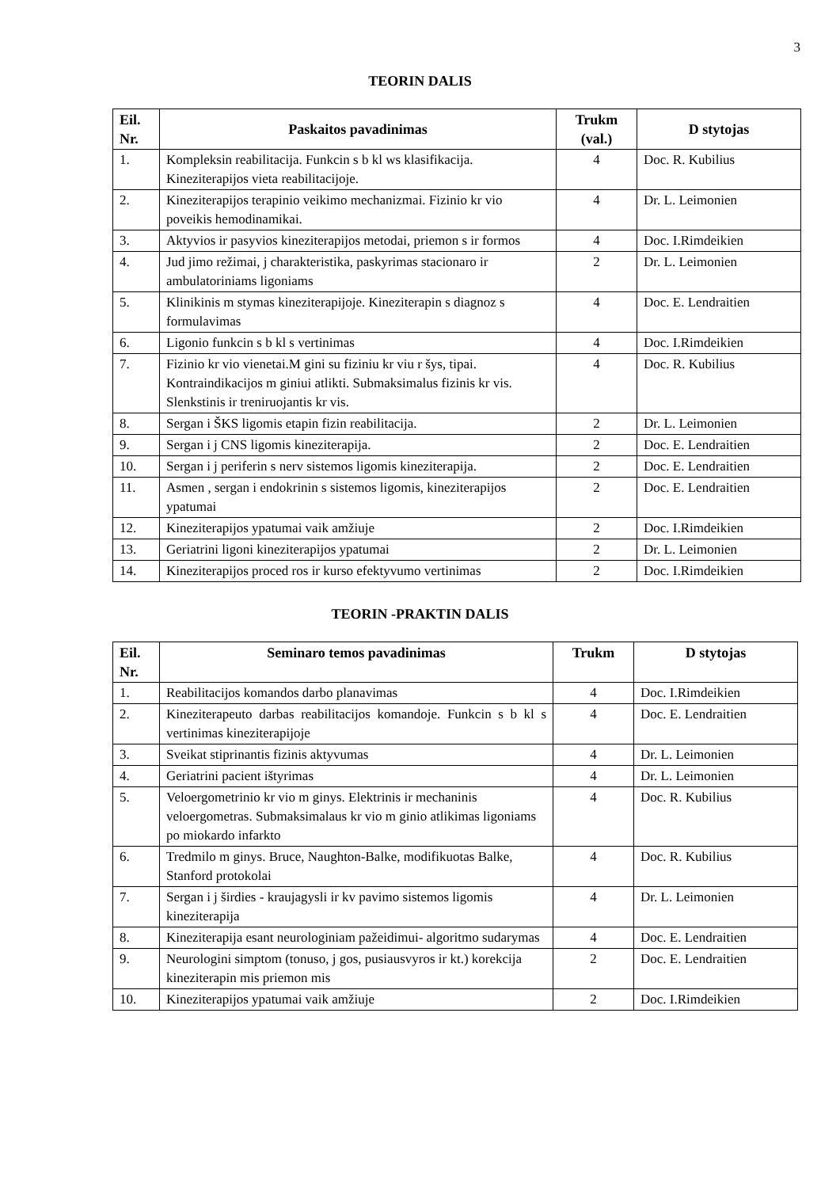3
TEORIN DALIS
| Eil. Nr. | Paskaitos pavadinimas | Trukm (val.) | D stytojas |
| --- | --- | --- | --- |
| 1. | Kompleksin reabilitacija. Funkcin s b kl ws klasifikacija. Kineziterapijos vieta reabilitacijoje. | 4 | Doc. R. Kubilius |
| 2. | Kineziterapijos terapinio veikimo mechanizmai. Fizinio kr vio poveikis hemodinamikai. | 4 | Dr. L. Leimonien |
| 3. | Aktyvios ir pasyvios kineziterapijos metodai, priemon s ir formos | 4 | Doc. I.Rimdeikien |
| 4. | Jud jimo režimai, j charakteristika, paskyrimas stacionaro ir ambulatoriniams ligoniams | 2 | Dr. L. Leimonien |
| 5. | Klinikinis m stymas kineziterapijoje. Kineziterapin s diagnoz s formulavimas | 4 | Doc. E. Lendraitien |
| 6. | Ligonio funkcin s b kl s vertinimas | 4 | Doc. I.Rimdeikien |
| 7. | Fizinio kr vio vienetai.M gini su fiziniu kr viu r šys, tipai. Kontraindikacijos m giniui atlikti. Submaksimalus fizinis kr vis. Slenkstinis ir treniruojantis kr vis. | 4 | Doc. R. Kubilius |
| 8. | Sergan i ŠKS ligomis etapin fizin reabilitacija. | 2 | Dr. L. Leimonien |
| 9. | Sergan i j CNS ligomis kineziterapija. | 2 | Doc. E. Lendraitien |
| 10. | Sergan i j periferin s nerv sistemos ligomis kineziterapija. | 2 | Doc. E. Lendraitien |
| 11. | Asmen , sergan i endokrinin s sistemos ligomis, kineziterapijos ypatumai | 2 | Doc. E. Lendraitien |
| 12. | Kineziterapijos ypatumai vaik amžiuje | 2 | Doc. I.Rimdeikien |
| 13. | Geriatrini ligoni kineziterapijos ypatumai | 2 | Dr. L. Leimonien |
| 14. | Kineziterapijos proced ros ir kurso efektyvumo vertinimas | 2 | Doc. I.Rimdeikien |
TEORIN -PRAKTIN DALIS
| Eil. Nr. | Seminaro temos pavadinimas | Trukm | D stytojas |
| --- | --- | --- | --- |
| 1. | Reabilitacijos komandos darbo planavimas | 4 | Doc. I.Rimdeikien |
| 2. | Kineziterapeuto darbas reabilitacijos komandoje. Funkcin s b kl s vertinimas kineziterapijoje | 4 | Doc. E. Lendraitien |
| 3. | Sveikat stiprinantis fizinis aktyvumas | 4 | Dr. L. Leimonien |
| 4. | Geriatrini pacient ištyrimas | 4 | Dr. L. Leimonien |
| 5. | Veloergometrinio kr vio m ginys. Elektrinis ir mechaninis veloergometras. Submaksimalaus kr vio m ginio atlikimas ligoniams po miokardo infarkto | 4 | Doc. R. Kubilius |
| 6. | Tredmilo m ginys. Bruce, Naughton-Balke, modifikuotas Balke, Stanford protokolai | 4 | Doc. R. Kubilius |
| 7. | Sergan i j širdies - kraujagysli ir kv pavimo sistemos ligomis kineziterapija | 4 | Dr. L. Leimonien |
| 8. | Kineziterapija esant neurologiniam pažeidimui- algoritmo sudarymas | 4 | Doc. E. Lendraitien |
| 9. | Neurologini simptom (tonuso, j gos, pusiausvyros ir kt.) korekcija kineziterapin mis priemon mis | 2 | Doc. E. Lendraitien |
| 10. | Kineziterapijos ypatumai vaik amžiuje | 2 | Doc. I.Rimdeikien |